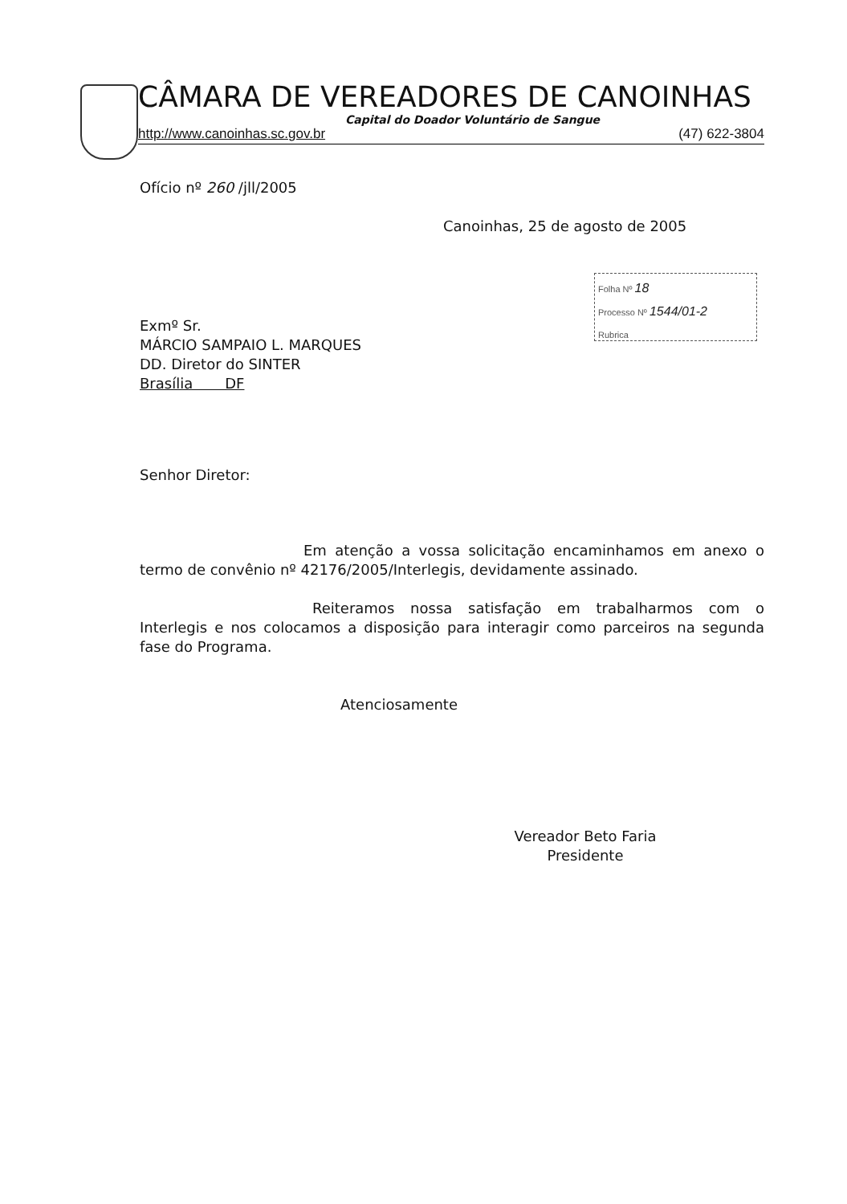CÂMARA DE VEREADORES DE CANOINHAS
Capital do Doador Voluntário de Sangue
http://www.canoinhas.sc.gov.br (47) 622-3804
Folha Nº 18
Processo Nº 1544/01-2
Rubrica
Ofício nº 260 /jll/2005
Canoinhas, 25 de agosto de 2005
Exmº Sr.
MÁRCIO SAMPAIO L. MARQUES
DD. Diretor do SINTER
Brasília DF
Senhor Diretor:
Em atenção a vossa solicitação encaminhamos em anexo o termo de convênio nº 42176/2005/Interlegis, devidamente assinado.
Reiteramos nossa satisfação em trabalharmos com o Interlegis e nos colocamos a disposição para interagir como parceiros na segunda fase do Programa.
Atenciosamente
Vereador Beto Faria
Presidente